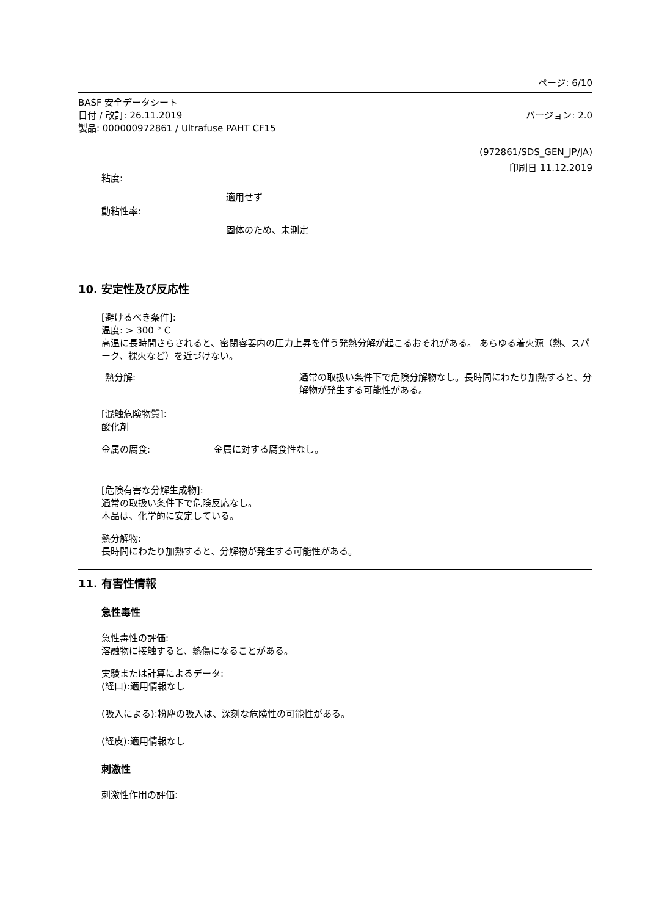ページ: 6/10
BASF 安全データシート
日付 / 改訂: 26.11.2019 バージョン: 2.0
製品: 000000972861 / Ultrafuse PAHT CF15
(972861/SDS_GEN_JP/JA)
印刷日 11.12.2019
粘度:
適用せず
動粘性率:
固体のため、未測定
10. 安定性及び反応性
[避けるべき条件]:
温度: > 300 ° C
高温に長時間さらされると、密閉容器内の圧力上昇を伴う発熱分解が起こるおそれがある。 あらゆる着火源（熱、スパーク、裸火など）を近づけない。
熱分解: 通常の取扱い条件下で危険分解物なし。長時間にわたり加熱すると、分解物が発生する可能性がある。
[混触危険物質]:
酸化剤
金属の腐食: 金属に対する腐食性なし。
[危険有害な分解生成物]:
通常の取扱い条件下で危険反応なし。
本品は、化学的に安定している。
熱分解物:
長時間にわたり加熱すると、分解物が発生する可能性がある。
11. 有害性情報
急性毒性
急性毒性の評価:
溶融物に接触すると、熱傷になることがある。
実験または計算によるデータ:
(経口):適用情報なし
(吸入による):粉塵の吸入は、深刻な危険性の可能性がある。
(経皮):適用情報なし
刺激性
刺激性作用の評価: